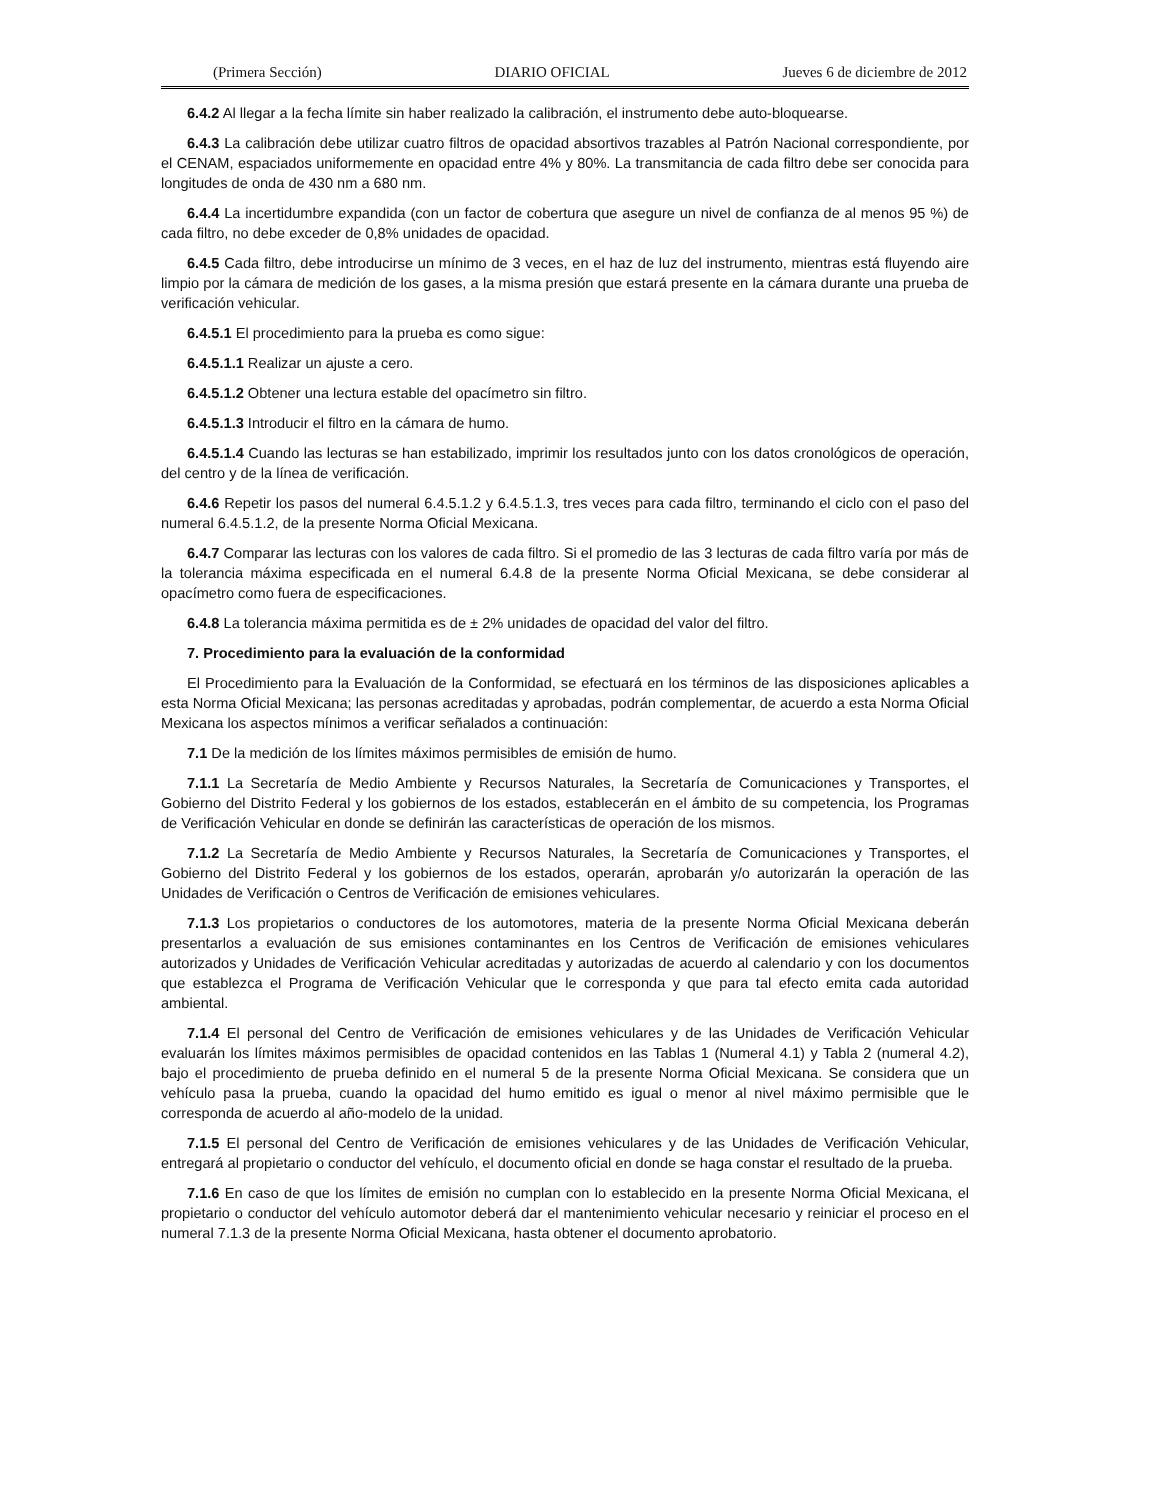(Primera Sección) DIARIO OFICIAL Jueves 6 de diciembre de 2012
6.4.2 Al llegar a la fecha límite sin haber realizado la calibración, el instrumento debe auto-bloquearse.
6.4.3 La calibración debe utilizar cuatro filtros de opacidad absortivos trazables al Patrón Nacional correspondiente, por el CENAM, espaciados uniformemente en opacidad entre 4% y 80%. La transmitancia de cada filtro debe ser conocida para longitudes de onda de 430 nm a 680 nm.
6.4.4 La incertidumbre expandida (con un factor de cobertura que asegure un nivel de confianza de al menos 95 %) de cada filtro, no debe exceder de 0,8% unidades de opacidad.
6.4.5 Cada filtro, debe introducirse un mínimo de 3 veces, en el haz de luz del instrumento, mientras está fluyendo aire limpio por la cámara de medición de los gases, a la misma presión que estará presente en la cámara durante una prueba de verificación vehicular.
6.4.5.1 El procedimiento para la prueba es como sigue:
6.4.5.1.1 Realizar un ajuste a cero.
6.4.5.1.2 Obtener una lectura estable del opacímetro sin filtro.
6.4.5.1.3 Introducir el filtro en la cámara de humo.
6.4.5.1.4 Cuando las lecturas se han estabilizado, imprimir los resultados junto con los datos cronológicos de operación, del centro y de la línea de verificación.
6.4.6 Repetir los pasos del numeral 6.4.5.1.2 y 6.4.5.1.3, tres veces para cada filtro, terminando el ciclo con el paso del numeral 6.4.5.1.2, de la presente Norma Oficial Mexicana.
6.4.7 Comparar las lecturas con los valores de cada filtro. Si el promedio de las 3 lecturas de cada filtro varía por más de la tolerancia máxima especificada en el numeral 6.4.8 de la presente Norma Oficial Mexicana, se debe considerar al opacímetro como fuera de especificaciones.
6.4.8 La tolerancia máxima permitida es de ± 2% unidades de opacidad del valor del filtro.
7. Procedimiento para la evaluación de la conformidad
El Procedimiento para la Evaluación de la Conformidad, se efectuará en los términos de las disposiciones aplicables a esta Norma Oficial Mexicana; las personas acreditadas y aprobadas, podrán complementar, de acuerdo a esta Norma Oficial Mexicana los aspectos mínimos a verificar señalados a continuación:
7.1 De la medición de los límites máximos permisibles de emisión de humo.
7.1.1 La Secretaría de Medio Ambiente y Recursos Naturales, la Secretaría de Comunicaciones y Transportes, el Gobierno del Distrito Federal y los gobiernos de los estados, establecerán en el ámbito de su competencia, los Programas de Verificación Vehicular en donde se definirán las características de operación de los mismos.
7.1.2 La Secretaría de Medio Ambiente y Recursos Naturales, la Secretaría de Comunicaciones y Transportes, el Gobierno del Distrito Federal y los gobiernos de los estados, operarán, aprobarán y/o autorizarán la operación de las Unidades de Verificación o Centros de Verificación de emisiones vehiculares.
7.1.3 Los propietarios o conductores de los automotores, materia de la presente Norma Oficial Mexicana deberán presentarlos a evaluación de sus emisiones contaminantes en los Centros de Verificación de emisiones vehiculares autorizados y Unidades de Verificación Vehicular acreditadas y autorizadas de acuerdo al calendario y con los documentos que establezca el Programa de Verificación Vehicular que le corresponda y que para tal efecto emita cada autoridad ambiental.
7.1.4 El personal del Centro de Verificación de emisiones vehiculares y de las Unidades de Verificación Vehicular evaluarán los límites máximos permisibles de opacidad contenidos en las Tablas 1 (Numeral 4.1) y Tabla 2 (numeral 4.2), bajo el procedimiento de prueba definido en el numeral 5 de la presente Norma Oficial Mexicana. Se considera que un vehículo pasa la prueba, cuando la opacidad del humo emitido es igual o menor al nivel máximo permisible que le corresponda de acuerdo al año-modelo de la unidad.
7.1.5 El personal del Centro de Verificación de emisiones vehiculares y de las Unidades de Verificación Vehicular, entregará al propietario o conductor del vehículo, el documento oficial en donde se haga constar el resultado de la prueba.
7.1.6 En caso de que los límites de emisión no cumplan con lo establecido en la presente Norma Oficial Mexicana, el propietario o conductor del vehículo automotor deberá dar el mantenimiento vehicular necesario y reiniciar el proceso en el numeral 7.1.3 de la presente Norma Oficial Mexicana, hasta obtener el documento aprobatorio.